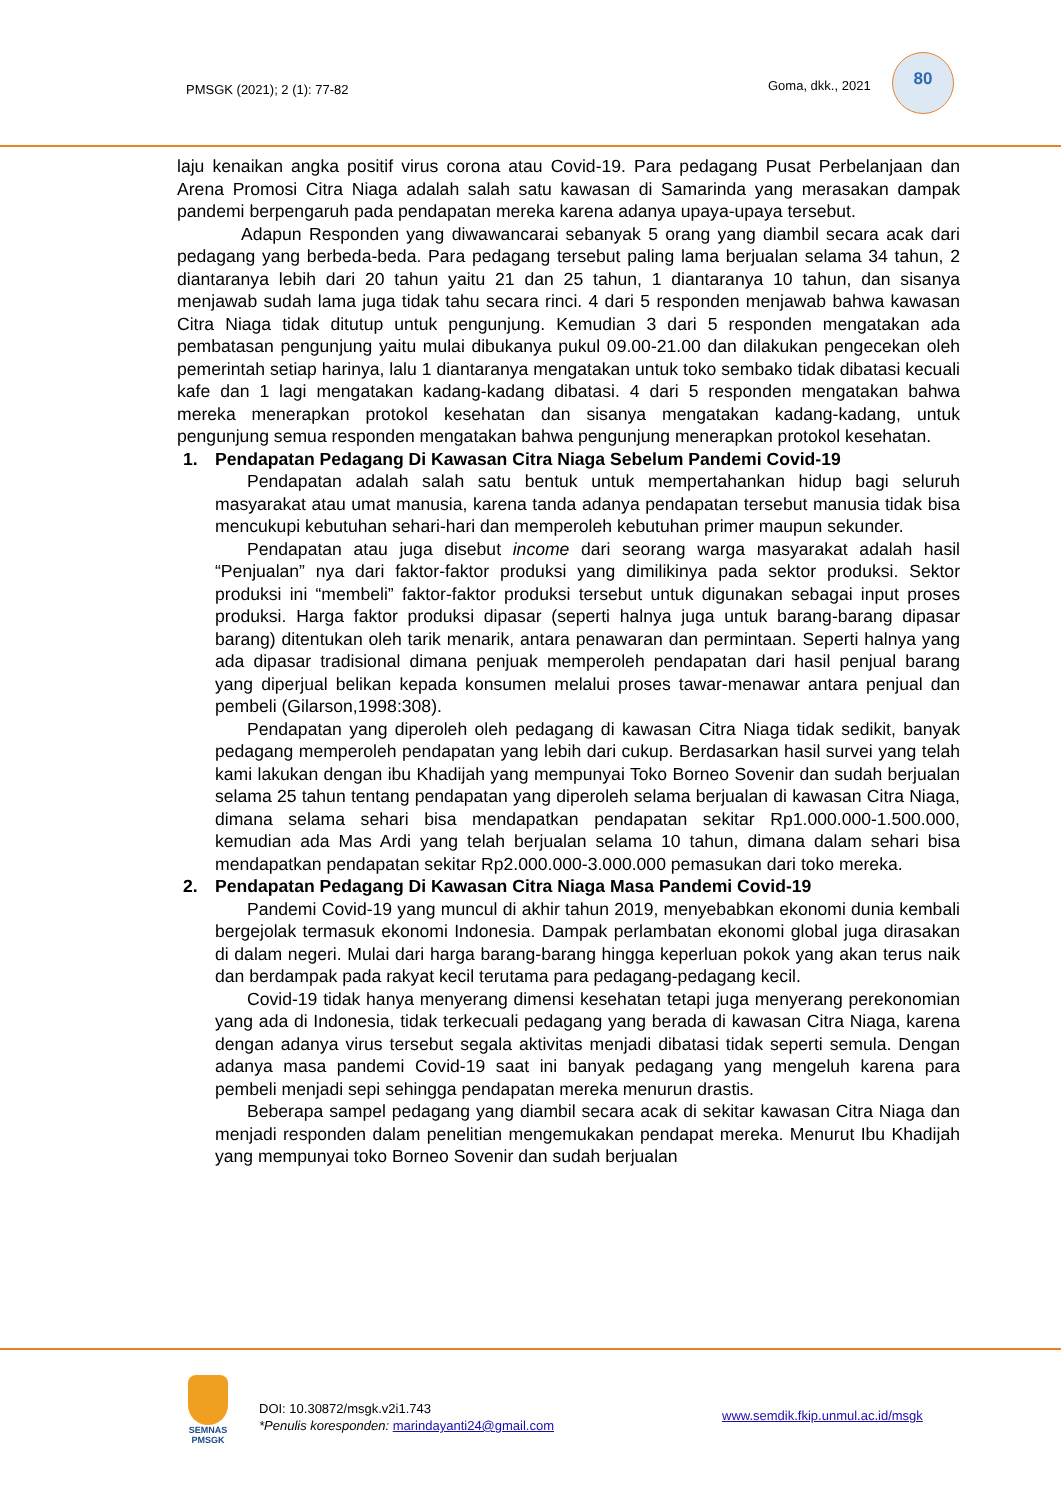PMSGK (2021); 2 (1): 77-82 Goma, dkk., 2021
80
laju kenaikan angka positif virus corona atau Covid-19. Para pedagang Pusat Perbelanjaan dan Arena Promosi Citra Niaga adalah salah satu kawasan di Samarinda yang merasakan dampak pandemi berpengaruh pada pendapatan mereka karena adanya upaya-upaya tersebut.
Adapun Responden yang diwawancarai sebanyak 5 orang yang diambil secara acak dari pedagang yang berbeda-beda. Para pedagang tersebut paling lama berjualan selama 34 tahun, 2 diantaranya lebih dari 20 tahun yaitu 21 dan 25 tahun, 1 diantaranya 10 tahun, dan sisanya menjawab sudah lama juga tidak tahu secara rinci. 4 dari 5 responden menjawab bahwa kawasan Citra Niaga tidak ditutup untuk pengunjung. Kemudian 3 dari 5 responden mengatakan ada pembatasan pengunjung yaitu mulai dibukanya pukul 09.00-21.00 dan dilakukan pengecekan oleh pemerintah setiap harinya, lalu 1 diantaranya mengatakan untuk toko sembako tidak dibatasi kecuali kafe dan 1 lagi mengatakan kadang-kadang dibatasi. 4 dari 5 responden mengatakan bahwa mereka menerapkan protokol kesehatan dan sisanya mengatakan kadang-kadang, untuk pengunjung semua responden mengatakan bahwa pengunjung menerapkan protokol kesehatan.
1. Pendapatan Pedagang Di Kawasan Citra Niaga Sebelum Pandemi Covid-19
Pendapatan adalah salah satu bentuk untuk mempertahankan hidup bagi seluruh masyarakat atau umat manusia, karena tanda adanya pendapatan tersebut manusia tidak bisa mencukupi kebutuhan sehari-hari dan memperoleh kebutuhan primer maupun sekunder.
Pendapatan atau juga disebut income dari seorang warga masyarakat adalah hasil “Penjualan” nya dari faktor-faktor produksi yang dimilikinya pada sektor produksi. Sektor produksi ini “membeli” faktor-faktor produksi tersebut untuk digunakan sebagai input proses produksi. Harga faktor produksi dipasar (seperti halnya juga untuk barang-barang dipasar barang) ditentukan oleh tarik menarik, antara penawaran dan permintaan. Seperti halnya yang ada dipasar tradisional dimana penjuak memperoleh pendapatan dari hasil penjual barang yang diperjual belikan kepada konsumen melalui proses tawar-menawar antara penjual dan pembeli (Gilarson,1998:308).
Pendapatan yang diperoleh oleh pedagang di kawasan Citra Niaga tidak sedikit, banyak pedagang memperoleh pendapatan yang lebih dari cukup. Berdasarkan hasil survei yang telah kami lakukan dengan ibu Khadijah yang mempunyai Toko Borneo Sovenir dan sudah berjualan selama 25 tahun tentang pendapatan yang diperoleh selama berjualan di kawasan Citra Niaga, dimana selama sehari bisa mendapatkan pendapatan sekitar Rp1.000.000-1.500.000, kemudian ada Mas Ardi yang telah berjualan selama 10 tahun, dimana dalam sehari bisa mendapatkan pendapatan sekitar Rp2.000.000-3.000.000 pemasukan dari toko mereka.
2. Pendapatan Pedagang Di Kawasan Citra Niaga Masa Pandemi Covid-19
Pandemi Covid-19 yang muncul di akhir tahun 2019, menyebabkan ekonomi dunia kembali bergejolak termasuk ekonomi Indonesia. Dampak perlambatan ekonomi global juga dirasakan di dalam negeri. Mulai dari harga barang-barang hingga keperluan pokok yang akan terus naik dan berdampak pada rakyat kecil terutama para pedagang-pedagang kecil.
Covid-19 tidak hanya menyerang dimensi kesehatan tetapi juga menyerang perekonomian yang ada di Indonesia, tidak terkecuali pedagang yang berada di kawasan Citra Niaga, karena dengan adanya virus tersebut segala aktivitas menjadi dibatasi tidak seperti semula. Dengan adanya masa pandemi Covid-19 saat ini banyak pedagang yang mengeluh karena para pembeli menjadi sepi sehingga pendapatan mereka menurun drastis.
Beberapa sampel pedagang yang diambil secara acak di sekitar kawasan Citra Niaga dan menjadi responden dalam penelitian mengemukakan pendapat mereka. Menurut Ibu Khadijah yang mempunyai toko Borneo Sovenir dan sudah berjualan
SEMNAS
PMSGK
DOI: 10.30872/msgk.v2i1.743
*Penulis koresponden: marindayanti24@gmail.com
www.semdik.fkip.unmul.ac.id/msgk